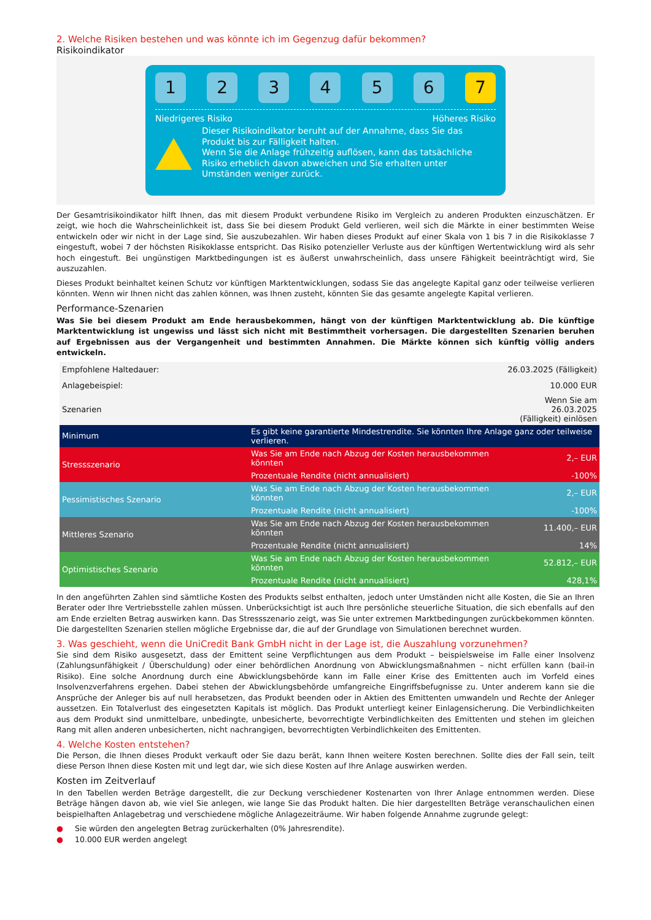2. Welche Risiken bestehen und was könnte ich im Gegenzug dafür bekommen?
Risikoindikator
1 2 3 4 5 6 7
Niedrigeres Risiko Höheres Risiko
Dieser Risikoindikator beruht auf der Annahme, dass Sie das Produkt bis zur Fälligkeit halten.
Wenn Sie die Anlage frühzeitig auflösen, kann das tatsächliche Risiko erheblich davon abweichen und Sie erhalten unter Umständen weniger zurück.
Der Gesamtrisikoindikator hilft Ihnen, das mit diesem Produkt verbundene Risiko im Vergleich zu anderen Produkten einzuschätzen. Er zeigt, wie hoch die Wahrscheinlichkeit ist, dass Sie bei diesem Produkt Geld verlieren, weil sich die Märkte in einer bestimmten Weise entwickeln oder wir nicht in der Lage sind, Sie auszubezahlen. Wir haben dieses Produkt auf einer Skala von 1 bis 7 in die Risikoklasse 7 eingestuft, wobei 7 der höchsten Risikoklasse entspricht. Das Risiko potenzieller Verluste aus der künftigen Wertentwicklung wird als sehr hoch eingestuft. Bei ungünstigen Marktbedingungen ist es äußerst unwahrscheinlich, dass unsere Fähigkeit beeinträchtigt wird, Sie auszuzahlen.
Dieses Produkt beinhaltet keinen Schutz vor künftigen Marktentwicklungen, sodass Sie das angelegte Kapital ganz oder teilweise verlieren könnten. Wenn wir Ihnen nicht das zahlen können, was Ihnen zusteht, könnten Sie das gesamte angelegte Kapital verlieren.
Performance-Szenarien
Was Sie bei diesem Produkt am Ende herausbekommen, hängt von der künftigen Marktentwicklung ab. Die künftige Marktentwicklung ist ungewiss und lässt sich nicht mit Bestimmtheit vorhersagen. Die dargestellten Szenarien beruhen auf Ergebnissen aus der Vergangenheit und bestimmten Annahmen. Die Märkte können sich künftig völlig anders entwickeln.
| Empfohlene Haltedauer: | | 26.03.2025 (Fälligkeit) |
| Anlagebeispiel: | | 10.000 EUR |
| Szenarien | | Wenn Sie am 26.03.2025 (Fälligkeit) einlösen |
| Minimum | Es gibt keine garantierte Mindestrendite. Sie könnten Ihre Anlage ganz oder teilweise verlieren. | |
| Stressszenario | Was Sie am Ende nach Abzug der Kosten herausbekommen könnten | 2,– EUR |
| | Prozentuale Rendite (nicht annualisiert) | -100% |
| Pessimistisches Szenario | Was Sie am Ende nach Abzug der Kosten herausbekommen könnten | 2,– EUR |
| | Prozentuale Rendite (nicht annualisiert) | -100% |
| Mittleres Szenario | Was Sie am Ende nach Abzug der Kosten herausbekommen könnten | 11.400,– EUR |
| | Prozentuale Rendite (nicht annualisiert) | 14% |
| Optimistisches Szenario | Was Sie am Ende nach Abzug der Kosten herausbekommen könnten | 52.812,– EUR |
| | Prozentuale Rendite (nicht annualisiert) | 428,1% |
In den angeführten Zahlen sind sämtliche Kosten des Produkts selbst enthalten, jedoch unter Umständen nicht alle Kosten, die Sie an Ihren Berater oder Ihre Vertriebsstelle zahlen müssen. Unberücksichtigt ist auch Ihre persönliche steuerliche Situation, die sich ebenfalls auf den am Ende erzielten Betrag auswirken kann. Das Stressszenario zeigt, was Sie unter extremen Marktbedingungen zurückbekommen könnten. Die dargestellten Szenarien stellen mögliche Ergebnisse dar, die auf der Grundlage von Simulationen berechnet wurden.
3. Was geschieht, wenn die UniCredit Bank GmbH nicht in der Lage ist, die Auszahlung vorzunehmen?
Sie sind dem Risiko ausgesetzt, dass der Emittent seine Verpflichtungen aus dem Produkt – beispielsweise im Falle einer Insolvenz (Zahlungsunfähigkeit / Überschuldung) oder einer behördlichen Anordnung von Abwicklungsmaßnahmen – nicht erfüllen kann (bail-in Risiko). Eine solche Anordnung durch eine Abwicklungsbehörde kann im Falle einer Krise des Emittenten auch im Vorfeld eines Insolvenzverfahrens ergehen. Dabei stehen der Abwicklungsbehörde umfangreiche Eingriffsbefugnisse zu. Unter anderem kann sie die Ansprüche der Anleger bis auf null herabsetzen, das Produkt beenden oder in Aktien des Emittenten umwandeln und Rechte der Anleger aussetzen. Ein Totalverlust des eingesetzten Kapitals ist möglich. Das Produkt unterliegt keiner Einlagensicherung. Die Verbindlichkeiten aus dem Produkt sind unmittelbare, unbedingte, unbesicherte, bevorrechtigte Verbindlichkeiten des Emittenten und stehen im gleichen Rang mit allen anderen unbesicherten, nicht nachrangigen, bevorrechtigten Verbindlichkeiten des Emittenten.
4. Welche Kosten entstehen?
Die Person, die Ihnen dieses Produkt verkauft oder Sie dazu berät, kann Ihnen weitere Kosten berechnen. Sollte dies der Fall sein, teilt diese Person Ihnen diese Kosten mit und legt dar, wie sich diese Kosten auf Ihre Anlage auswirken werden.
Kosten im Zeitverlauf
In den Tabellen werden Beträge dargestellt, die zur Deckung verschiedener Kostenarten von Ihrer Anlage entnommen werden. Diese Beträge hängen davon ab, wie viel Sie anlegen, wie lange Sie das Produkt halten. Die hier dargestellten Beträge veranschaulichen einen beispielhaften Anlagebetrag und verschiedene mögliche Anlagezeiträume. Wir haben folgende Annahme zugrunde gelegt:
● Sie würden den angelegten Betrag zurückerhalten (0% Jahresrendite).
● 10.000 EUR werden angelegt